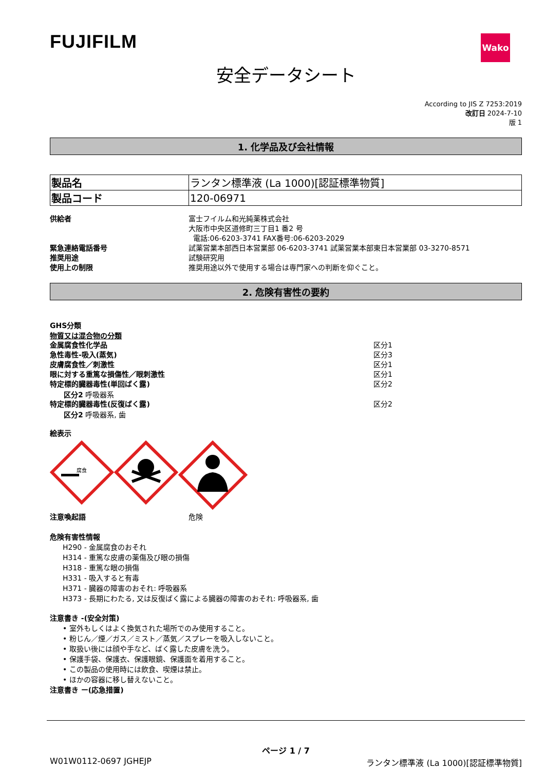FUJIFILM
Wako
安全データシート
According to JIS Z 7253:2019
改訂日 2024-7-10
版 1
1. 化学品及び会社情報
| 製品名 | ランタン標準液 (La 1000)[認証標準物質] |
| 製品コード | 120-06971 |
供給者 富士フイルム和光純薬株式会社
大阪市中央区道修町三丁目1 番2 号
電話:06-6203-3741 FAX番号:06-6203-2029
緊急連絡電話番号 試薬営業本部西日本営業部 06-6203-3741 試薬営業本部東日本営業部 03-3270-8571
推奨用途 試験研究用
使用上の制限 推奨用途以外で使用する場合は専門家への判断を仰ぐこと。
2. 危険有害性の要約
GHS分類
物質又は混合物の分類
金属腐食性化学品 区分1
急性毒性-吸入(蒸気) 区分3
皮膚腐食性／刺激性 区分1
眼に対する重篤な損傷性／眼刺激性 区分1
特定標的臓器毒性(単回ばく露) 区分2
区分2 呼吸器系
特定標的臓器毒性(反復ばく露) 区分2
区分2 呼吸器系, 歯
絵表示
腐食
注意喚起語 危険
危険有害性情報
H290 - 金属腐食のおそれ
H314 - 重篤な皮膚の薬傷及び眼の損傷
H318 - 重篤な眼の損傷
H331 - 吸入すると有毒
H371 - 臓器の障害のおそれ: 呼吸器系
H373 - 長期にわたる, 又は反復ばく露による臓器の障害のおそれ: 呼吸器系, 歯
注意書き -(安全対策)
• 室外もしくはよく換気された場所でのみ使用すること。
• 粉じん／煙／ガス／ミスト／蒸気／スプレーを吸入しないこと。
• 取扱い後には顔や手など、ばく露した皮膚を洗う。
• 保護手袋、保護衣、保護眼鏡、保護面を着用すること。
• この製品の使用時には飲食、喫煙は禁止。
• ほかの容器に移し替えないこと。
注意書き ー(応急措置)
ページ 1 / 7
W01W0112-0697 JGHEJP ランタン標準液 (La 1000)[認証標準物質]